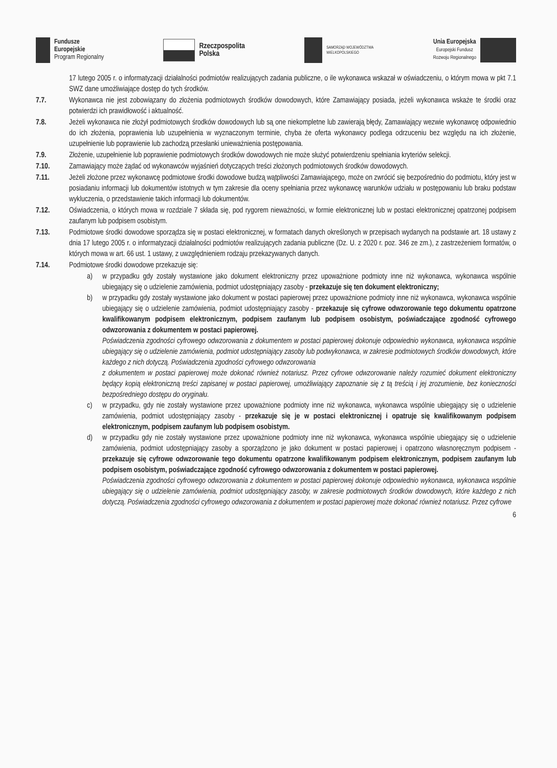Fundusze
Europejskie
Program Regionalny
Rzeczpospolita
Polska
SAMORZĄD WOJEWÓDZTWA
WIELKOPOLSKIEGO
Unia Europejska
Europejski Fundusz
Rozwoju Regionalnego
17 lutego 2005 r. o informatyzacji działalności podmiotów realizujących zadania publiczne, o ile wykonawca wskazał w oświadczeniu, o którym mowa w pkt 7.1 SWZ dane umożliwiające dostęp do tych środków.
7.7. Wykonawca nie jest zobowiązany do złożenia podmiotowych środków dowodowych, które Zamawiający posiada, jeżeli wykonawca wskaże te środki oraz potwierdzi ich prawidłowość i aktualność.
7.8. Jeżeli wykonawca nie złożył podmiotowych środków dowodowych lub są one niekompletne lub zawierają błędy, Zamawiający wezwie wykonawcę odpowiednio do ich złożenia, poprawienia lub uzupełnienia w wyznaczonym terminie, chyba że oferta wykonawcy podlega odrzuceniu bez względu na ich złożenie, uzupełnienie lub poprawienie lub zachodzą przesłanki unieważnienia postępowania.
7.9. Złożenie, uzupełnienie lub poprawienie podmiotowych środków dowodowych nie może służyć potwierdzeniu spełniania kryteriów selekcji.
7.10. Zamawiający może żądać od wykonawców wyjaśnień dotyczących treści złożonych podmiotowych środków dowodowych.
7.11. Jeżeli złożone przez wykonawcę podmiotowe środki dowodowe budzą wątpliwości Zamawiającego, może on zwrócić się bezpośrednio do podmiotu, który jest w posiadaniu informacji lub dokumentów istotnych w tym zakresie dla oceny spełniania przez wykonawcę warunków udziału w postępowaniu lub braku podstaw wykluczenia, o przedstawienie takich informacji lub dokumentów.
7.12. Oświadczenia, o których mowa w rozdziale 7 składa się, pod rygorem nieważności, w formie elektronicznej lub w postaci elektronicznej opatrzonej podpisem zaufanym lub podpisem osobistym.
7.13. Podmiotowe środki dowodowe sporządza się w postaci elektronicznej, w formatach danych określonych w przepisach wydanych na podstawie art. 18 ustawy z dnia 17 lutego 2005 r. o informatyzacji działalności podmiotów realizujących zadania publiczne (Dz. U. z 2020 r. poz. 346 ze zm.), z zastrzeżeniem formatów, o których mowa w art. 66 ust. 1 ustawy, z uwzględnieniem rodzaju przekazywanych danych.
7.14. Podmiotowe środki dowodowe przekazuje się:
a) w przypadku gdy zostały wystawione jako dokument elektroniczny przez upoważnione podmioty inne niż wykonawca, wykonawca wspólnie ubiegający się o udzielenie zamówienia, podmiot udostępniający zasoby - przekazuje się ten dokument elektroniczny;
b) w przypadku gdy zostały wystawione jako dokument w postaci papierowej przez upoważnione podmioty inne niż wykonawca, wykonawca wspólnie ubiegający się o udzielenie zamówienia, podmiot udostępniający zasoby - przekazuje się cyfrowe odwzorowanie tego dokumentu opatrzone kwalifikowanym podpisem elektronicznym, podpisem zaufanym lub podpisem osobistym, poświadczające zgodność cyfrowego odwzorowania z dokumentem w postaci papierowej.
Poświadczenia zgodności cyfrowego odwzorowania z dokumentem w postaci papierowej dokonuje odpowiednio wykonawca, wykonawca wspólnie ubiegający się o udzielenie zamówienia, podmiot udostępniający zasoby lub podwykonawca, w zakresie podmiotowych środków dowodowych, które każdego z nich dotyczą. Poświadczenia zgodności cyfrowego odwzorowania
z dokumentem w postaci papierowej może dokonać również notariusz. Przez cyfrowe odwzorowanie należy rozumieć dokument elektroniczny będący kopią elektroniczną treści zapisanej w postaci papierowej, umożliwiający zapoznanie się z tą treścią i jej zrozumienie, bez konieczności bezpośredniego dostępu do oryginału.
c) w przypadku, gdy nie zostały wystawione przez upoważnione podmioty inne niż wykonawca, wykonawca wspólnie ubiegający się o udzielenie zamówienia, podmiot udostępniający zasoby - przekazuje się je w postaci elektronicznej i opatruje się kwalifikowanym podpisem elektronicznym, podpisem zaufanym lub podpisem osobistym.
d) w przypadku gdy nie zostały wystawione przez upoważnione podmioty inne niż wykonawca, wykonawca wspólnie ubiegający się o udzielenie zamówienia, podmiot udostępniający zasoby a sporządzono je jako dokument w postaci papierowej i opatrzono własnoręcznym podpisem - przekazuje się cyfrowe odwzorowanie tego dokumentu opatrzone kwalifikowanym podpisem elektronicznym, podpisem zaufanym lub podpisem osobistym, poświadczające zgodność cyfrowego odwzorowania z dokumentem w postaci papierowej.
Poświadczenia zgodności cyfrowego odwzorowania z dokumentem w postaci papierowej dokonuje odpowiednio wykonawca, wykonawca wspólnie ubiegający się o udzielenie zamówienia, podmiot udostępniający zasoby, w zakresie podmiotowych środków dowodowych, które każdego z nich dotyczą. Poświadczenia zgodności cyfrowego odwzorowania z dokumentem w postaci papierowej może dokonać również notariusz. Przez cyfrowe
6